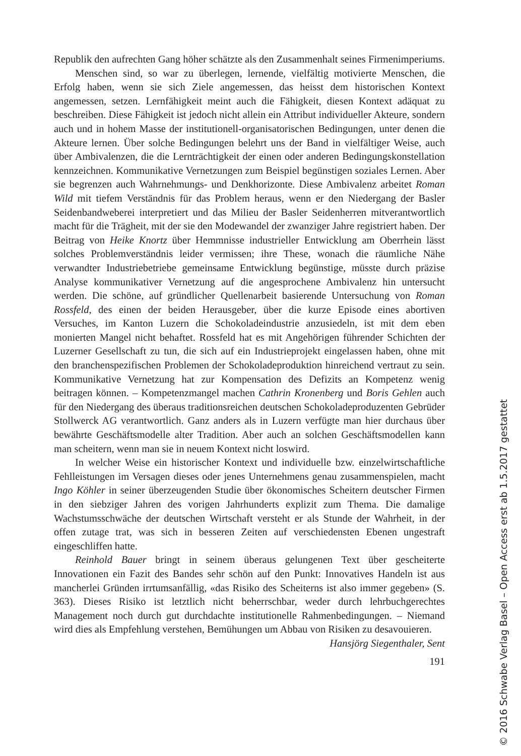Republik den aufrechten Gang höher schätzte als den Zusammenhalt seines Firmenimperiums.
Menschen sind, so war zu überlegen, lernende, vielfältig motivierte Menschen, die Erfolg haben, wenn sie sich Ziele angemessen, das heisst dem historischen Kontext angemessen, setzen. Lernfähigkeit meint auch die Fähigkeit, diesen Kontext adäquat zu beschreiben. Diese Fähigkeit ist jedoch nicht allein ein Attribut individueller Akteure, sondern auch und in hohem Masse der institutionell-organisatorischen Bedingungen, unter denen die Akteure lernen. Über solche Bedingungen belehrt uns der Band in vielfältiger Weise, auch über Ambivalenzen, die die Lernträchtigkeit der einen oder anderen Bedingungskonstellation kennzeichnen. Kommunikative Vernetzungen zum Beispiel begünstigen soziales Lernen. Aber sie begrenzen auch Wahrnehmungs- und Denkhorizonte. Diese Ambivalenz arbeitet Roman Wild mit tiefem Verständnis für das Problem heraus, wenn er den Niedergang der Basler Seidenbandweberei interpretiert und das Milieu der Basler Seidenherren mitverantwortlich macht für die Trägheit, mit der sie den Modewandel der zwanziger Jahre registriert haben. Der Beitrag von Heike Knortz über Hemmnisse industrieller Entwicklung am Oberrhein lässt solches Problemverständnis leider vermissen; ihre These, wonach die räumliche Nähe verwandter Industriebetriebe gemeinsame Entwicklung begünstige, müsste durch präzise Analyse kommunikativer Vernetzung auf die angesprochene Ambivalenz hin untersucht werden. Die schöne, auf gründlicher Quellenarbeit basierende Untersuchung von Roman Rossfeld, des einen der beiden Herausgeber, über die kurze Episode eines abortiven Versuches, im Kanton Luzern die Schokoladeindustrie anzusiedeln, ist mit dem eben monierten Mangel nicht behaftet. Rossfeld hat es mit Angehörigen führender Schichten der Luzerner Gesellschaft zu tun, die sich auf ein Industrieprojekt eingelassen haben, ohne mit den branchenspezifischen Problemen der Schokoladeproduktion hinreichend vertraut zu sein. Kommunikative Vernetzung hat zur Kompensation des Defizits an Kompetenz wenig beitragen können. – Kompetenzmangel machen Cathrin Kronenberg und Boris Gehlen auch für den Niedergang des überaus traditionsreichen deutschen Schokoladeproduzenten Gebrüder Stollwerck AG verantwortlich. Ganz anders als in Luzern verfügte man hier durchaus über bewährte Geschäftsmodelle alter Tradition. Aber auch an solchen Geschäftsmodellen kann man scheitern, wenn man sie in neuem Kontext nicht loswird.
In welcher Weise ein historischer Kontext und individuelle bzw. einzelwirtschaftliche Fehlleistungen im Versagen dieses oder jenes Unternehmens genau zusammenspielen, macht Ingo Köhler in seiner überzeugenden Studie über ökonomisches Scheitern deutscher Firmen in den siebziger Jahren des vorigen Jahrhunderts explizit zum Thema. Die damalige Wachstumsschwäche der deutschen Wirtschaft versteht er als Stunde der Wahrheit, in der offen zutage trat, was sich in besseren Zeiten auf verschiedensten Ebenen ungestraft eingeschliffen hatte.
Reinhold Bauer bringt in seinem überaus gelungenen Text über gescheiterte Innovationen ein Fazit des Bandes sehr schön auf den Punkt: Innovatives Handeln ist aus mancherlei Gründen irrtumsanfällig, «das Risiko des Scheiterns ist also immer gegeben» (S. 363). Dieses Risiko ist letztlich nicht beherrschbar, weder durch lehrbuchgerechtes Management noch durch gut durchdachte institutionelle Rahmenbedingungen. – Niemand wird dies als Empfehlung verstehen, Bemühungen um Abbau von Risiken zu desavouieren. Hansjörg Siegenthaler, Sent
191
© 2016 Schwabe Verlag Basel – Open Access erst ab 1.5.2017 gestattet